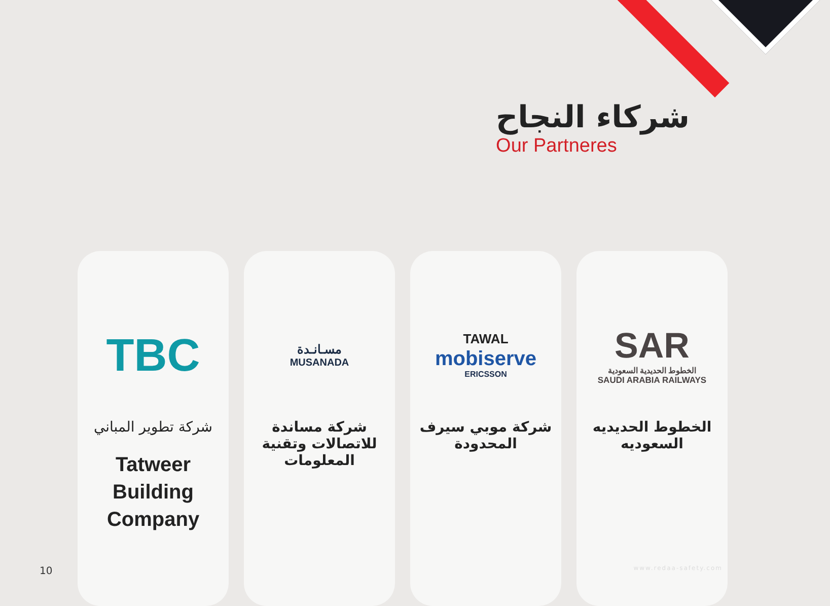شركاء النجاح
Our Partneres
TBC
شركة تطوير المباني
Tatweer
Building
Company
مسـانـدة
MUSANADA
شركة مساندة للاتصالات وتقنية المعلومات
TAWAL
mobiserve
ERICSSON
شركة موبي سيرف المحدودة
SAR
الخطوط الحديدية السعودية
SAUDI ARABIA RAILWAYS
الخطوط الحديديه السعوديه
10 www.redaa-safety.com